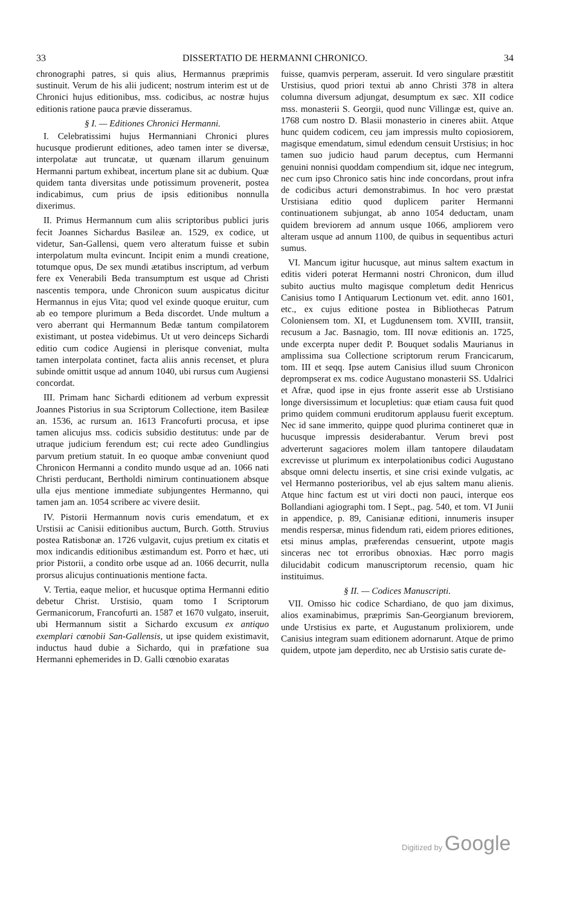33 DISSERTATIO DE HERMANNI CHRONICO. 34
chronographi patres, si quis alius, Hermannus præprimis sustinuit. Verum de his alii judicent; nostrum interim est ut de Chronici hujus editionibus, mss. codicibus, ac nostræ hujus editionis ratione pauca prævie disseramus.
§ I. — Editiones Chronici Hermanni.
I. Celebratissimi hujus Hermanniani Chronici plures hucusque prodierunt editiones, adeo tamen inter se diversæ, interpolatæ aut truncatæ, ut quænam illarum genuinum Hermanni partum exhibeat, incertum plane sit ac dubium. Quæ quidem tanta diversitas unde potissimum provenerit, postea indicabimus, cum prius de ipsis editionibus nonnulla dixerimus.
II. Primus Hermannum cum aliis scriptoribus publici juris fecit Joannes Sichardus Basileæ an. 1529, ex codice, ut videtur, San-Gallensi, quem vero alteratum fuisse et subin interpolatum multa evincunt. Incipit enim a mundi creatione, totumque opus, De sex mundi ætatibus inscriptum, ad verbum fere ex Venerabili Beda transumptum est usque ad Christi nascentis tempora, unde Chronicon suum auspicatus dicitur Hermannus in ejus Vita; quod vel exinde quoque eruitur, cum ab eo tempore plurimum a Beda discordet. Unde multum a vero aberrant qui Hermannum Bedæ tantum compilatorem existimant, ut postea videbimus. Ut ut vero deinceps Sichardi editio cum codice Augiensi in plerisque conveniat, multa tamen interpolata continet, facta aliis annis recenset, et plura subinde omittit usque ad annum 1040, ubi rursus cum Augiensi concordat.
III. Primam hanc Sichardi editionem ad verbum expressit Joannes Pistorius in sua Scriptorum Collectione, item Basileæ an. 1536, ac rursum an. 1613 Francofurti procusa, et ipse tamen alicujus mss. codicis subsidio destitutus: unde par de utraque judicium ferendum est; cui recte adeo Gundlingius parvum pretium statuit. In eo quoque ambæ conveniunt quod Chronicon Hermanni a condito mundo usque ad an. 1066 nati Christi perducant, Bertholdi nimirum continuationem absque ulla ejus mentione immediate subjungentes Hermanno, qui tamen jam an. 1054 scribere ac vivere desiit.
IV. Pistorii Hermannum novis curis emendatum, et ex Urstisii ac Canisii editionibus auctum, Burch. Gotth. Struvius postea Ratisbonæ an. 1726 vulgavit, cujus pretium ex citatis et mox indicandis editionibus æstimandum est. Porro et hæc, uti prior Pistorii, a condito orbe usque ad an. 1066 decurrit, nulla prorsus alicujus continuationis mentione facta.
V. Tertia, eaque melior, et hucusque optima Hermanni editio debetur Christ. Urstisio, quam tomo I Scriptorum Germanicorum, Francofurti an. 1587 et 1670 vulgato, inseruit, ubi Hermannum sistit a Sichardo excusum ex antiquo exemplari cœnobii San-Gallensis, ut ipse quidem existimavit, inductus haud dubie a Sichardo, qui in præfatione sua Hermanni ephemerides in D. Galli cœnobio exaratas
fuisse, quamvis perperam, asseruit. Id vero singulare præstitit Urstisius, quod priori textui ab anno Christi 378 in altera columna diversum adjungat, desumptum ex sæc. XII codice mss. monasterii S. Georgii, quod nunc Villingæ est, quive an. 1768 cum nostro D. Blasii monasterio in cineres abiit. Atque hunc quidem codicem, ceu jam impressis multo copiosiorem, magisque emendatum, simul edendum censuit Urstisius; in hoc tamen suo judicio haud parum deceptus, cum Hermanni genuini nonnisi quoddam compendium sit, idque nec integrum, nec cum ipso Chronico satis hinc inde concordans, prout infra de codicibus acturi demonstrabimus. In hoc vero præstat Urstisiana editio quod duplicem pariter Hermanni continuationem subjungat, ab anno 1054 deductam, unam quidem breviorem ad annum usque 1066, ampliorem vero alteram usque ad annum 1100, de quibus in sequentibus acturi sumus.
VI. Mancum igitur hucusque, aut minus saltem exactum in editis videri poterat Hermanni nostri Chronicon, dum illud subito auctius multo magisque completum dedit Henricus Canisius tomo I Antiquarum Lectionum vet. edit. anno 1601, etc., ex cujus editione postea in Bibliothecas Patrum Coloniensem tom. XI, et Lugdunensem tom. XVIII, transiit, recusum a Jac. Basnagio, tom. III novæ editionis an. 1725, unde excerpta nuper dedit P. Bouquet sodalis Maurianus in amplissima sua Collectione scriptorum rerum Francicarum, tom. III et seqq. Ipse autem Canisius illud suum Chronicon deprompserat ex ms. codice Augustano monasterii SS. Udalrici et Afræ, quod ipse in ejus fronte asserit esse ab Urstisiano longe diversissimum et locupletius: quæ etiam causa fuit quod primo quidem communi eruditorum applausu fuerit exceptum. Nec id sane immerito, quippe quod plurima contineret quæ in hucusque impressis desiderabantur. Verum brevi post adverterunt sagaciores molem illam tantopere dilaudatam excrevisse ut plurimum ex interpolationibus codici Augustano absque omni delectu insertis, et sine crisi exinde vulgatis, ac vel Hermanno posterioribus, vel ab ejus saltem manu alienis. Atque hinc factum est ut viri docti non pauci, interque eos Bollandiani agiographi tom. I Sept., pag. 540, et tom. VI Junii in appendice, p. 89, Canisianæ editioni, innumeris insuper mendis respersæ, minus fidendum rati, eidem priores editiones, etsi minus amplas, præferendas censuerint, utpote magis sinceras nec tot erroribus obnoxias. Hæc porro magis dilucidabit codicum manuscriptorum recensio, quam hic instituimus.
§ II. — Codices Manuscripti.
VII. Omisso hic codice Schardiano, de quo jam diximus, alios examinabimus, præprimis San-Georgianum breviorem, unde Urstisius ex parte, et Augustanum prolixiorem, unde Canisius integram suam editionem adornarunt. Atque de primo quidem, utpote jam deperdito, nec ab Urstisio satis curate de-
Digitized by Google